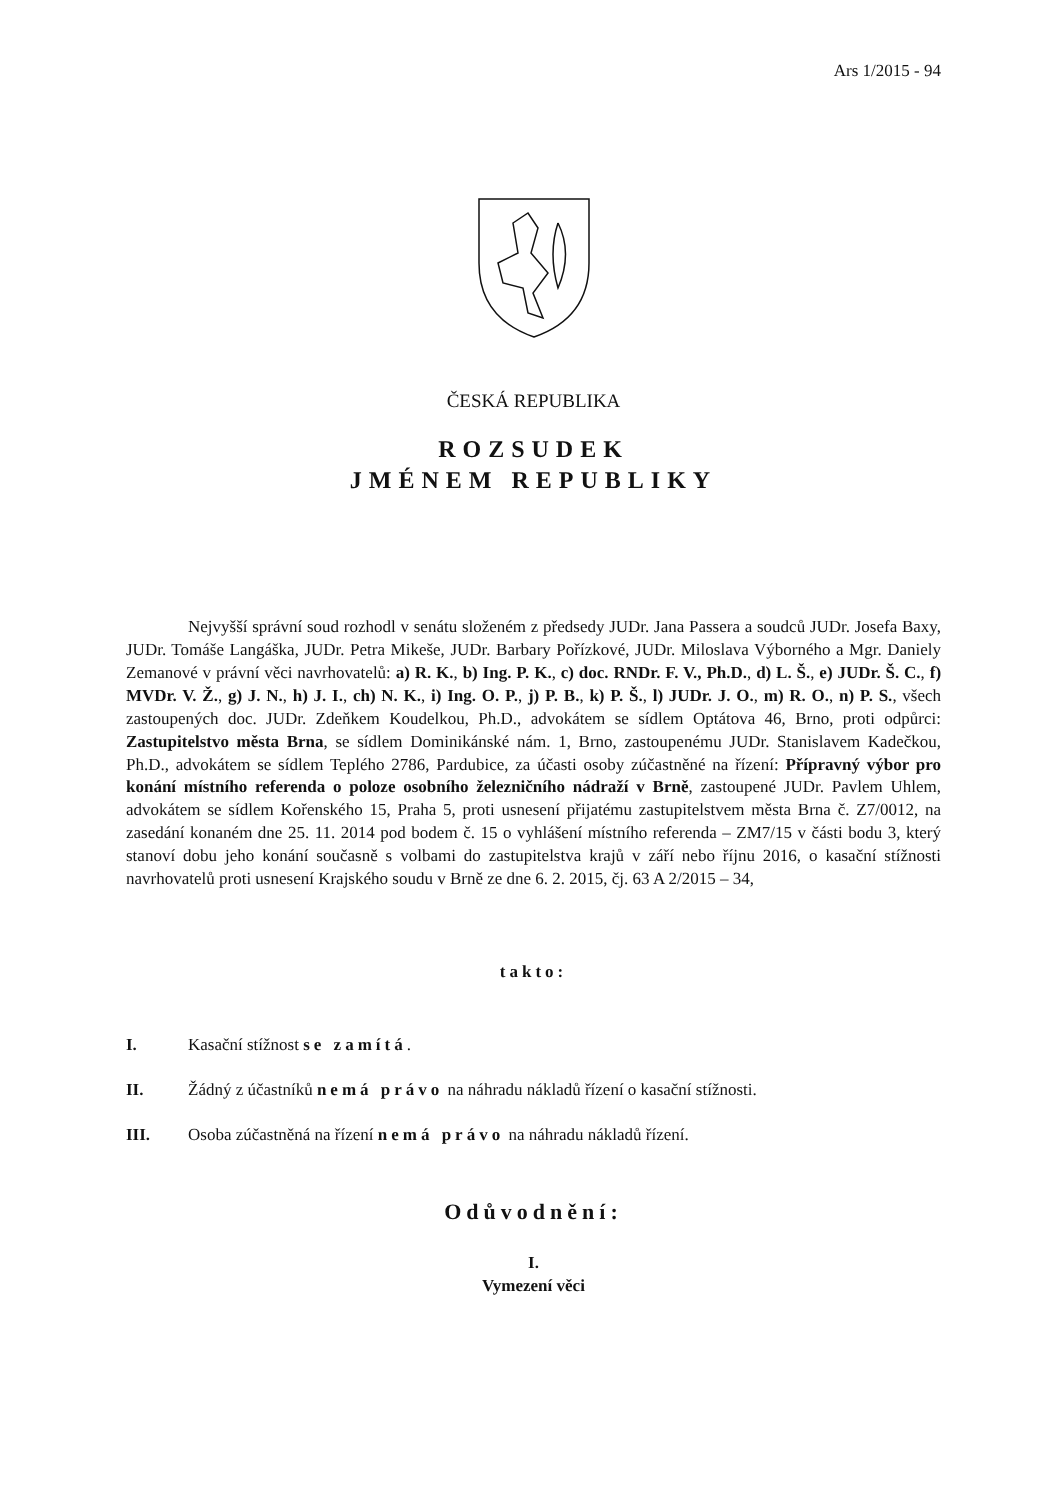Ars 1/2015 - 94
ČESKÁ REPUBLIKA
ROZSUDEK
JMÉNEM REPUBLIKY
Nejvyšší správní soud rozhodl v senátu složeném z předsedy JUDr. Jana Passera a soudců JUDr. Josefa Baxy, JUDr. Tomáše Langáška, JUDr. Petra Mikeše, JUDr. Barbary Pořízkové, JUDr. Miloslava Výborného a Mgr. Daniely Zemanové v právní věci navrhovatelů: a) R. K., b) Ing. P. K., c) doc. RNDr. F. V., Ph.D., d) L. Š., e) JUDr. Š. C., f) MVDr. V. Ž., g) J. N., h) J. I., ch) N. K., i) Ing. O. P., j) P. B., k) P. Š., l) JUDr. J. O., m) R. O., n) P. S., všech zastoupených doc. JUDr. Zdeňkem Koudelkou, Ph.D., advokátem se sídlem Optátova 46, Brno, proti odpůrci: Zastupitelstvo města Brna, se sídlem Dominikánské nám. 1, Brno, zastoupenému JUDr. Stanislavem Kadečkou, Ph.D., advokátem se sídlem Teplého 2786, Pardubice, za účasti osoby zúčastněné na řízení: Přípravný výbor pro konání místního referenda o poloze osobního železničního nádraží v Brně, zastoupené JUDr. Pavlem Uhlem, advokátem se sídlem Kořenského 15, Praha 5, proti usnesení přijatému zastupitelstvem města Brna č. Z7/0012, na zasedání konaném dne 25. 11. 2014 pod bodem č. 15 o vyhlášení místního referenda – ZM7/15 v části bodu 3, který stanoví dobu jeho konání současně s volbami do zastupitelstva krajů v září nebo říjnu 2016, o kasační stížnosti navrhovatelů proti usnesení Krajského soudu v Brně ze dne 6. 2. 2015, čj. 63 A 2/2015 – 34,
takto:
I. Kasační stížnost se zamítá.
II. Žádný z účastníků nemá právo na náhradu nákladů řízení o kasační stížnosti.
III. Osoba zúčastněná na řízení nemá právo na náhradu nákladů řízení.
Odůvodnění:
I.
Vymezení věci